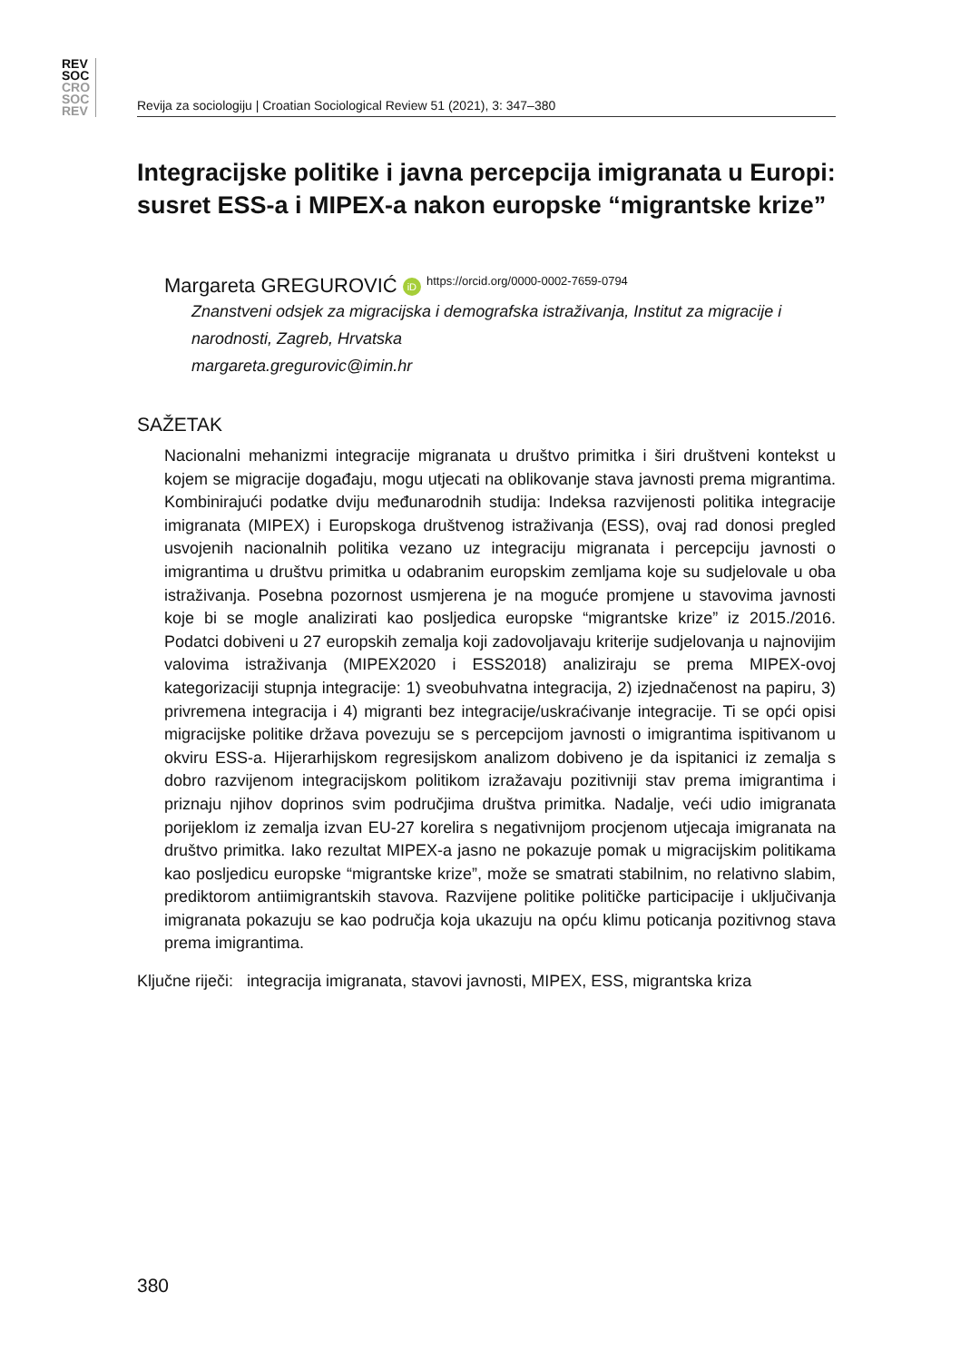REV
SOC
CRO
SOC
REV
Revija za sociologiju | Croatian Sociological Review 51 (2021), 3: 347–380
Integracijske politike i javna percepcija imigranata u Europi: susret ESS-a i MIPEX-a nakon europske “migrantske krize”
Margareta GREGUROVIĆ iD https://orcid.org/0000-0002-7659-0794
Znanstveni odsjek za migracijska i demografska istraživanja, Institut za migracije i narodnosti, Zagreb, Hrvatska
margareta.gregurovic@imin.hr
SAŽETAK
Nacionalni mehanizmi integracije migranata u društvo primitka i širi društveni kontekst u kojem se migracije događaju, mogu utjecati na oblikovanje stava javnosti prema migrantima. Kombinirajući podatke dviju međunarodnih studija: Indeksa razvijenosti politika integracije imigranata (MIPEX) i Europskoga društvenog istraživanja (ESS), ovaj rad donosi pregled usvojenih nacionalnih politika vezano uz integraciju migranata i percepciju javnosti o imigrantima u društvu primitka u odabranim europskim zemljama koje su sudjelovale u oba istraživanja. Posebna pozornost usmjerena je na moguće promjene u stavovima javnosti koje bi se mogle analizirati kao posljedica europske “migrantske krize” iz 2015./2016. Podatci dobiveni u 27 europskih zemalja koji zadovoljavaju kriterije sudjelovanja u najnovijim valovima istraživanja (MIPEX2020 i ESS2018) analiziraju se prema MIPEX-ovoj kategorizaciji stupnja integracije: 1) sveobuhvatna integracija, 2) izjednačenost na papiru, 3) privremena integracija i 4) migranti bez integracije/uskraćivanje integracije. Ti se opći opisi migracijske politike država povezuju se s percepcijom javnosti o imigrantima ispitivanom u okviru ESS-a. Hijerarhijskom regresijskom analizom dobiveno je da ispitanici iz zemalja s dobro razvijenom integracijskom politikom izražavaju pozitivniji stav prema imigrantima i priznaju njihov doprinos svim područjima društva primitka. Nadalje, veći udio imigranata porijeklom iz zemalja izvan EU-27 korelira s negativnijom procjenom utjecaja imigranata na društvo primitka. Iako rezultat MIPEX-a jasno ne pokazuje pomak u migracijskim politikama kao posljedicu europske “migrantske krize”, može se smatrati stabilnim, no relativno slabim, prediktorom antiimigrantskih stavova. Razvijene politike političke participacije i uključivanja imigranata pokazuju se kao područja koja ukazuju na opću klimu poticanja pozitivnog stava prema imigrantima.
Ključne riječi: integracija imigranata, stavovi javnosti, MIPEX, ESS, migrantska kriza
380